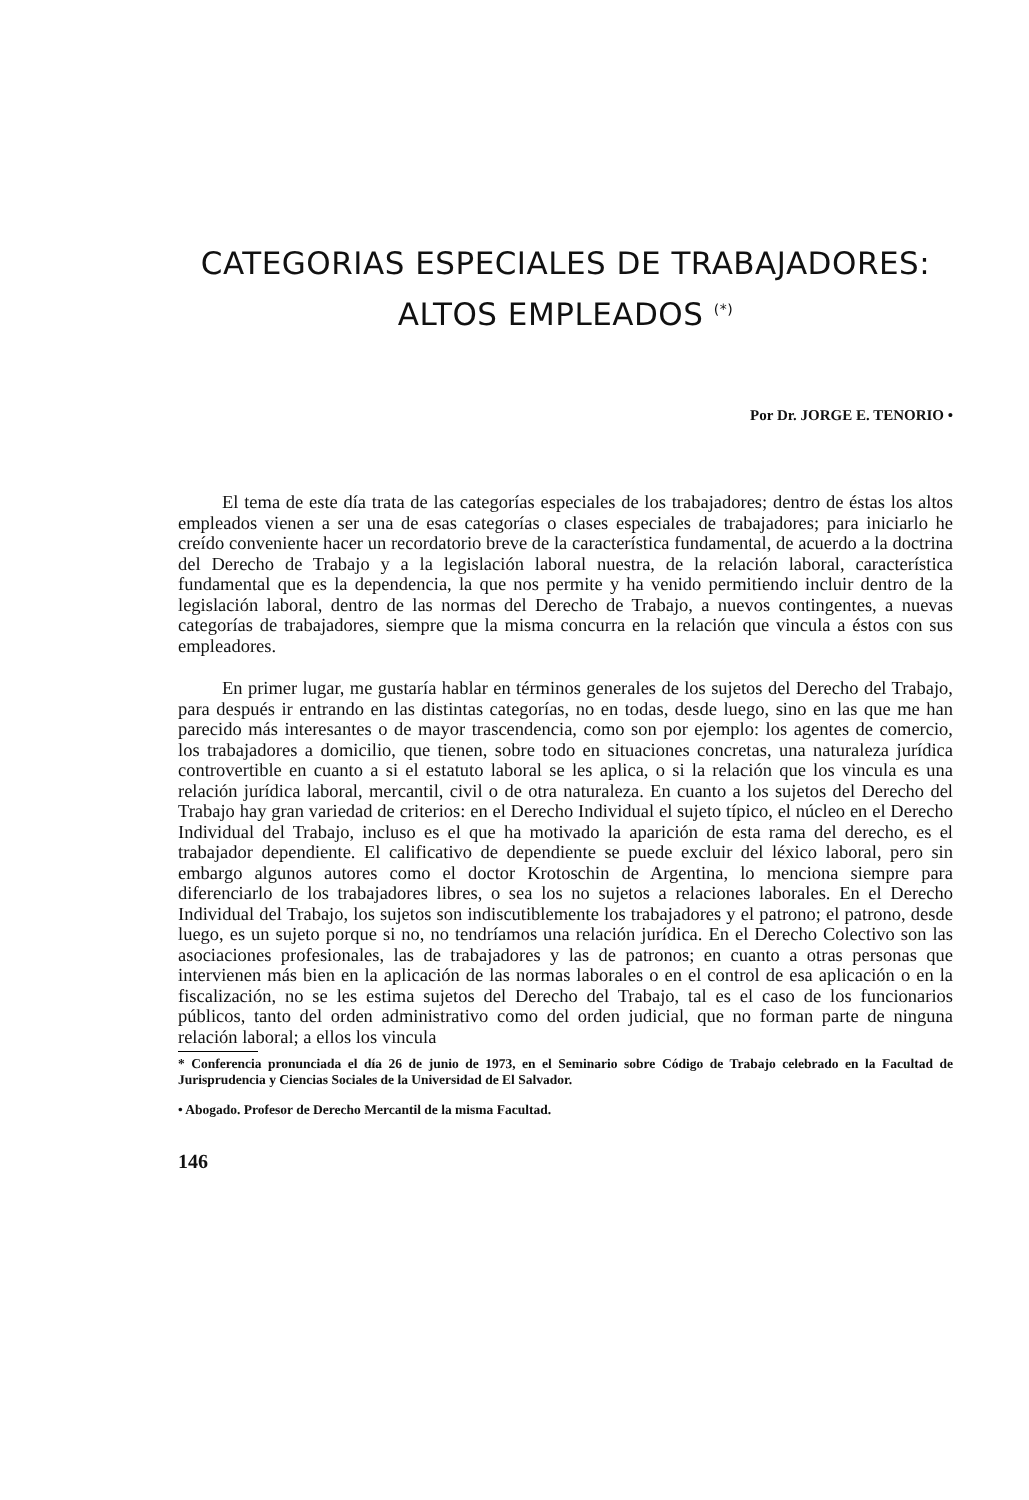CATEGORIAS ESPECIALES DE TRABAJADORES:
ALTOS EMPLEADOS <sup>(*)</sup>
Por Dr. JORGE E. TENORIO •
El tema de este día trata de las categorías especiales de los trabajadores; dentro de éstas los altos empleados vienen a ser una de esas categorías o clases especiales de trabajadores; para iniciarlo he creído conveniente hacer un recordatorio breve de la característica fundamental, de acuerdo a la doctrina del Derecho de Trabajo y a la legislación laboral nuestra, de la relación laboral, característica fundamental que es la dependencia, la que nos permite y ha venido permitiendo incluir dentro de la legislación laboral, dentro de las normas del Derecho de Trabajo, a nuevos contingentes, a nuevas categorías de trabajadores, siempre que la misma concurra en la relación que vincula a éstos con sus empleadores.
En primer lugar, me gustaría hablar en términos generales de los sujetos del Derecho del Trabajo, para después ir entrando en las distintas categorías, no en todas, desde luego, sino en las que me han parecido más interesantes o de mayor trascendencia, como son por ejemplo: los agentes de comercio, los trabajadores a domicilio, que tienen, sobre todo en situaciones concretas, una naturaleza jurídica controvertible en cuanto a si el estatuto laboral se les aplica, o si la relación que los vincula es una relación jurídica laboral, mercantil, civil o de otra naturaleza. En cuanto a los sujetos del Derecho del Trabajo hay gran variedad de criterios: en el Derecho Individual el sujeto típico, el núcleo en el Derecho Individual del Trabajo, incluso es el que ha motivado la aparición de esta rama del derecho, es el trabajador dependiente. El calificativo de dependiente se puede excluir del léxico laboral, pero sin embargo algunos autores como el doctor Krotoschin de Argentina, lo menciona siempre para diferenciarlo de los trabajadores libres, o sea los no sujetos a relaciones laborales. En el Derecho Individual del Trabajo, los sujetos son indiscutiblemente los trabajadores y el patrono; el patrono, desde luego, es un sujeto porque si no, no tendríamos una relación jurídica. En el Derecho Colectivo son las asociaciones profesionales, las de trabajadores y las de patronos; en cuanto a otras personas que intervienen más bien en la aplicación de las normas laborales o en el control de esa aplicación o en la fiscalización, no se les estima sujetos del Derecho del Trabajo, tal es el caso de los funcionarios públicos, tanto del orden administrativo como del orden judicial, que no forman parte de ninguna relación laboral; a ellos los vincula
* Conferencia pronunciada el día 26 de junio de 1973, en el Seminario sobre Código de Trabajo celebrado en la Facultad de Jurisprudencia y Ciencias Sociales de la Universidad de El Salvador.
• Abogado. Profesor de Derecho Mercantil de la misma Facultad.
146